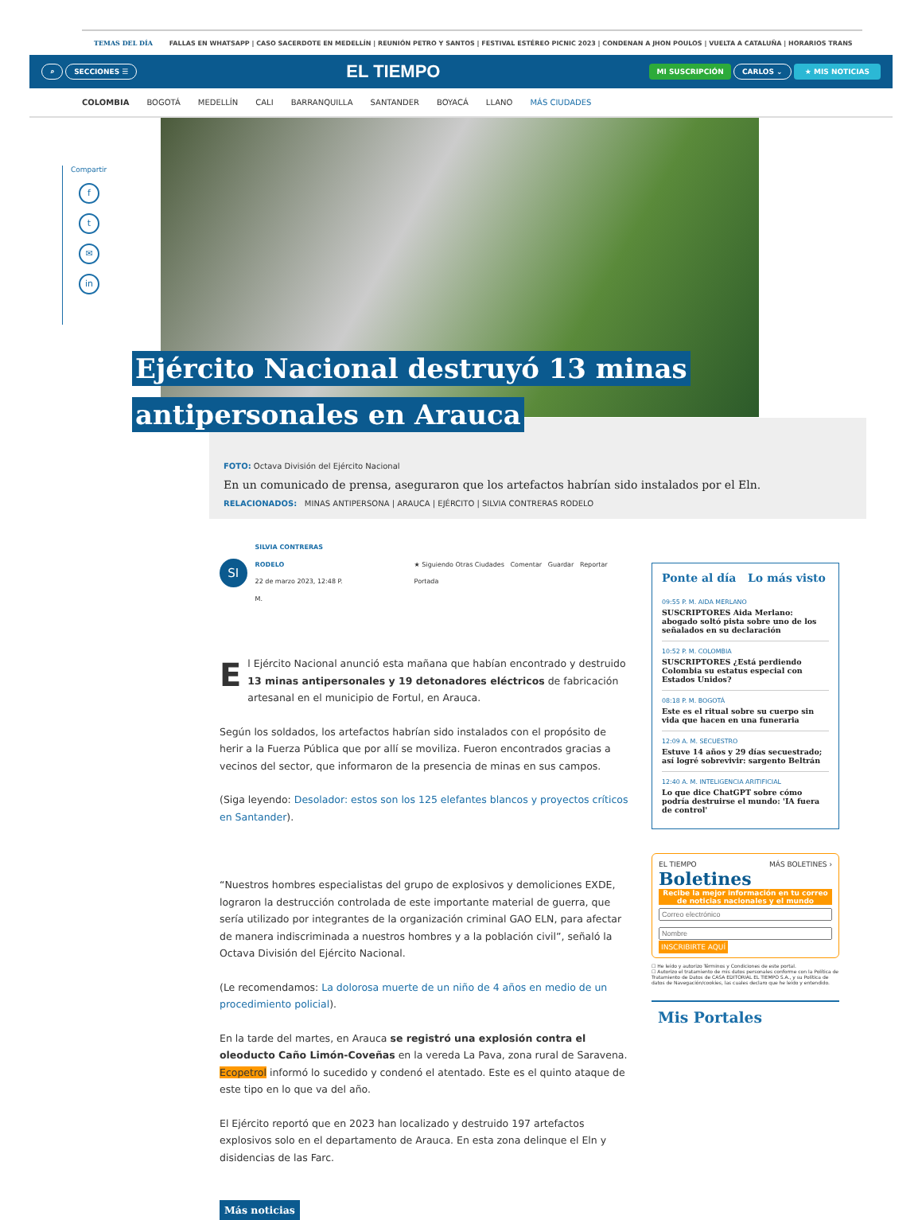TEMAS DEL DÍA FALLAS EN WHATSAPP | CASO SACERDOTE EN MEDELLÍN | REUNIÓN PETRO Y SANTOS | FESTIVAL ESTÉREO PICNIC 2023 | CONDENAN A JHON POULOS | VUELTA A CATALUÑA | HORARIOS TRANS
⌕ SECCIONES ☰ EL TIEMPO MI SUSCRIPCIÓN CARLOS ⌄ ★ MIS NOTICIAS
COLOMBIA BOGOTÁ MEDELLÍN CALI BARRANQUILLA SANTANDER BOYACÁ LLANO MÁS CIUDADES
Compartir
f
t
✉
in
Ejército Nacional destruyó 13 minas
antipersonales en Arauca
FOTO: Octava División del Ejército Nacional
En un comunicado de prensa, aseguraron que los artefactos habrían sido instalados por el Eln.
RELACIONADOS: MINAS ANTIPERSONA | ARAUCA | EJÉRCITO | SILVIA CONTRERAS RODELO
SI
SILVIA CONTRERAS RODELO
22 de marzo 2023, 12:48 P. M.
★ Siguiendo Otras Ciudades Comentar Guardar Reportar Portada
El Ejército Nacional anunció esta mañana que habían encontrado y destruido 13 minas antipersonales y 19 detonadores eléctricos de fabricación artesanal en el municipio de Fortul, en Arauca.
Según los soldados, los artefactos habrían sido instalados con el propósito de herir a la Fuerza Pública que por allí se moviliza. Fueron encontrados gracias a vecinos del sector, que informaron de la presencia de minas en sus campos.
(Siga leyendo: Desolador: estos son los 125 elefantes blancos y proyectos críticos en Santander).
“Nuestros hombres especialistas del grupo de explosivos y demoliciones EXDE, lograron la destrucción controlada de este importante material de guerra, que sería utilizado por integrantes de la organización criminal GAO ELN, para afectar de manera indiscriminada a nuestros hombres y a la población civil”, señaló la Octava División del Ejército Nacional.
(Le recomendamos: La dolorosa muerte de un niño de 4 años en medio de un procedimiento policial).
En la tarde del martes, en Arauca se registró una explosión contra el oleoducto Caño Limón-Coveñas en la vereda La Pava, zona rural de Saravena. Ecopetrol informó lo sucedido y condenó el atentado. Este es el quinto ataque de este tipo en lo que va del año.
El Ejército reportó que en 2023 han localizado y destruido 197 artefactos explosivos solo en el departamento de Arauca. En esta zona delinque el Eln y disidencias de las Farc.
Más noticias
Ponte al día Lo más visto
09:55 P. M. AIDA MERLANO
SUSCRIPTORES Aida Merlano: abogado soltó pista sobre uno de los señalados en su declaración
10:52 P. M. COLOMBIA
SUSCRIPTORES ¿Está perdiendo Colombia su estatus especial con Estados Unidos?
08:18 P. M. BOGOTÁ
Este es el ritual sobre su cuerpo sin vida que hacen en una funeraria
12:09 A. M. SECUESTRO
Estuve 14 años y 29 días secuestrado; así logré sobrevivir: sargento Beltrán
12:40 A. M. INTELIGENCIA ARITIFICIAL
Lo que dice ChatGPT sobre cómo podría destruirse el mundo: 'IA fuera de control'
EL TIEMPO MÁS BOLETINES ›
Boletines
Recibe la mejor información en tu correo de noticias nacionales y el mundo
INSCRIBIRTE AQUÍ
☐ He leído y autorizo Términos y Condiciones de este portal.
☐ Autorizo el tratamiento de mis datos personales conforme con la Política de Tratamiento de Datos de CASA EDITORIAL EL TIEMPO S.A., y su Política de datos de Navegación/cookies, las cuales declaro que he leído y entendido.
Mis Portales